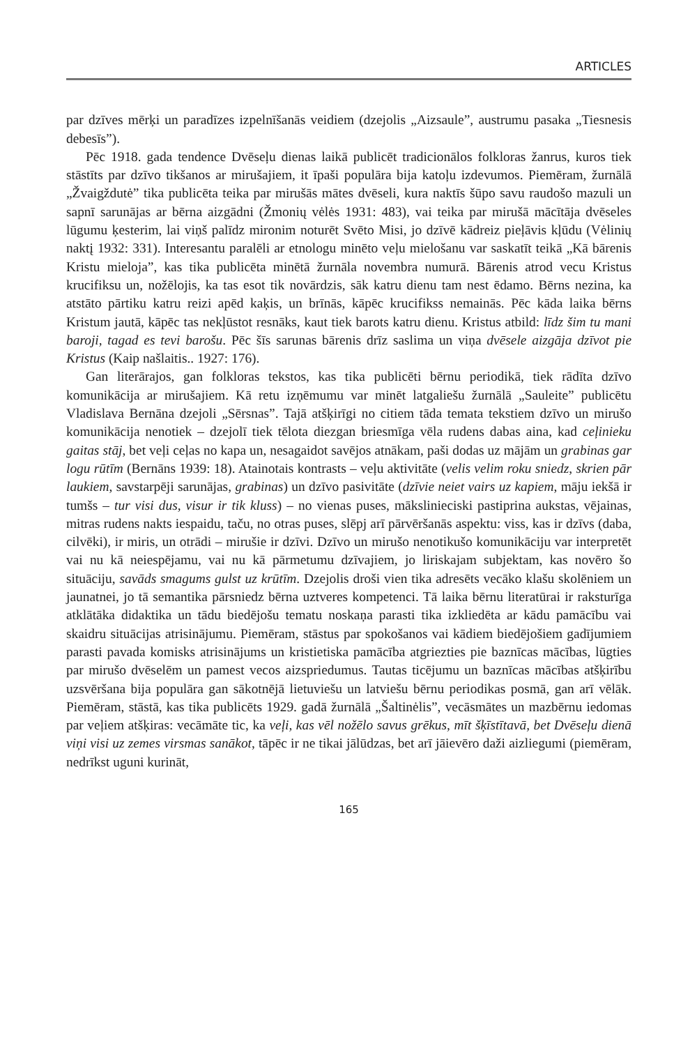ARTICLES
par dzīves mērķi un paradīzes izpelnīšanās veidiem (dzejolis „Aizsaule”, austrumu pasaka „Tiesnesis debesīs”).
Pēc 1918. gada tendence Dvēseļu dienas laikā publicēt tradicionālos folkloras žanrus, kuros tiek stāstīts par dzīvo tikšanos ar mirušajiem, it īpaši populāra bija katoļu izdevumos. Piemēram, žurnālā „Žvaigždutė” tika publicēta teika par mirušās mātes dvēseli, kura naktīs šūpo savu raudošo mazuli un sapnī sarunājas ar bērna aizgādni (Žmonių vėlės 1931: 483), vai teika par mirušā mācītāja dvēseles lūgumu ķesterim, lai viņš palīdz mironim noturēt Svēto Misi, jo dzīvē kādreiz pieļāvis kļūdu (Vėlinių naktį 1932: 331). Interesantu paralēli ar etnologu minēto veļu mielošanu var saskatīt teikā „Kā bārenis Kristu mieloja”, kas tika publicēta minētā žurnāla novembra numurā. Bārenis atrod vecu Kristus krucifiksu un, nožēlojis, ka tas esot tik novārdzis, sāk katru dienu tam nest ēdamo. Bērns nezina, ka atstāto pārtiku katru reizi apēd kaķis, un brīnās, kāpēc krucifikss nemainās. Pēc kāda laika bērns Kristum jautā, kāpēc tas nekļūstot resnāks, kaut tiek barots katru dienu. Kristus atbild: līdz šim tu mani baroji, tagad es tevi barošu. Pēc šīs sarunas bārenis drīz saslima un viņa dvēsele aizgāja dzīvot pie Kristus (Kaip našlaitis.. 1927: 176).
Gan literārajos, gan folkloras tekstos, kas tika publicēti bērnu periodikā, tiek rādīta dzīvo komunikācija ar mirušajiem. Kā retu izņēmumu var minēt latgaliešu žurnālā „Sauleite” publicētu Vladislava Bernāna dzejoli „Sērsnas”. Tajā atšķirīgi no citiem tāda temata tekstiem dzīvo un mirušo komunikācija nenotiek – dzejolī tiek tēlota diezgan briesmīga vēla rudens dabas aina, kad ceļinieku gaitas stāj, bet veļi ceļas no kapa un, nesagaidot savējos atnākam, paši dodas uz mājām un grabinas gar logu rūtīm (Bernāns 1939: 18). Atainotais kontrasts – veļu aktivitāte (velis velim roku sniedz, skrien pār laukiem, savstarpēji sarunājas, grabinas) un dzīvo pasivitāte (dzīvie neiet vairs uz kapiem, māju iekšā ir tumšs – tur visi dus, visur ir tik kluss) – no vienas puses, mākslinieciski pastiprina aukstas, vējainas, mitras rudens nakts iespaidu, taču, no otras puses, slēpj arī pārvēršanās aspektu: viss, kas ir dzīvs (daba, cilvēki), ir miris, un otrādi – mirušie ir dzīvi. Dzīvo un mirušo nenotikušo komunikāciju var interpretēt vai nu kā neiespējamu, vai nu kā pārmetumu dzīvajiem, jo liriskajam subjektam, kas novēro šo situāciju, savāds smagums gulst uz krūtīm. Dzejolis droši vien tika adresēts vecāko klašu skolēniem un jaunatnei, jo tā semantika pārsniedz bērna uztveres kompetenci. Tā laika bērnu literatūrai ir raksturīga atklātāka didaktika un tādu biedējošu tematu noskaņa parasti tika izkliedēta ar kādu pamācību vai skaidru situācijas atrisinājumu. Piemēram, stāstus par spokošanos vai kādiem biedējošiem gadījumiem parasti pavada komisks atrisinājums un kristietiska pamācība atgriezties pie baznīcas mācības, lūgties par mirušo dvēselēm un pamest vecos aizspriedumus. Tautas ticējumu un baznīcas mācības atšķirību uzsvēršana bija populāra gan sākotnējā lietuviešu un latviešu bērnu periodikas posmā, gan arī vēlāk. Piemēram, stāstā, kas tika publicēts 1929. gadā žurnālā „Šaltinėlis”, vecāsmātes un mazbērnu iedomas par veļiem atšķiras: vecāmāte tic, ka veļi, kas vēl nožēlo savus grēkus, mīt šķīstītavā, bet Dvēseļu dienā viņi visi uz zemes virsmas sanākot, tāpēc ir ne tikai jālūdzas, bet arī jāievēro daži aizliegumi (piemēram, nedrīkst uguni kurināt,
165